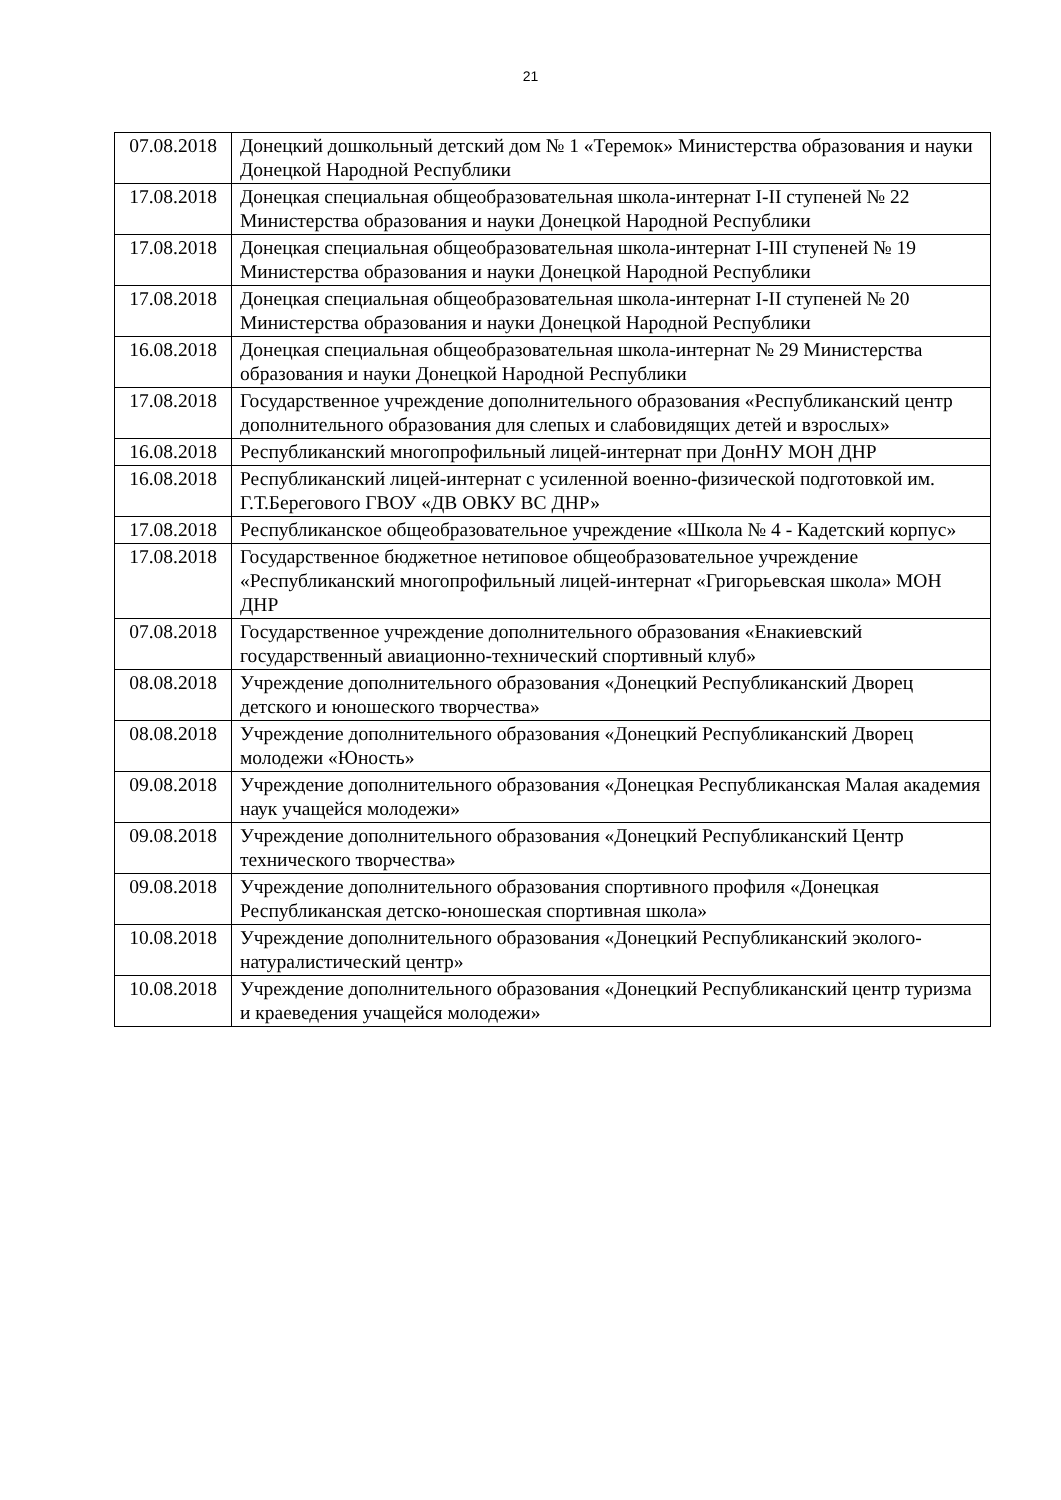21
| 07.08.2018 | Донецкий дошкольный детский дом № 1 «Теремок» Министерства образования и науки Донецкой Народной Республики |
| 17.08.2018 | Донецкая специальная общеобразовательная школа-интернат I-II ступеней № 22 Министерства образования и науки Донецкой Народной Республики |
| 17.08.2018 | Донецкая специальная общеобразовательная школа-интернат I-III ступеней № 19 Министерства образования и науки Донецкой Народной Республики |
| 17.08.2018 | Донецкая специальная общеобразовательная школа-интернат I-II ступеней № 20 Министерства образования и науки Донецкой Народной Республики |
| 16.08.2018 | Донецкая специальная общеобразовательная школа-интернат № 29 Министерства образования и науки Донецкой Народной Республики |
| 17.08.2018 | Государственное учреждение дополнительного образования «Республиканский центр дополнительного образования для слепых и слабовидящих детей и взрослых» |
| 16.08.2018 | Республиканский многопрофильный лицей-интернат при ДонНУ МОН ДНР |
| 16.08.2018 | Республиканский лицей-интернат с усиленной военно-физической подготовкой им. Г.Т.Берегового ГВОУ «ДВ ОВКУ ВС ДНР» |
| 17.08.2018 | Республиканское общеобразовательное учреждение «Школа № 4 - Кадетский корпус» |
| 17.08.2018 | Государственное бюджетное нетиповое общеобразовательное учреждение «Республиканский многопрофильный лицей-интернат «Григорьевская школа» МОН ДНР |
| 07.08.2018 | Государственное учреждение дополнительного образования «Енакиевский государственный авиационно-технический спортивный клуб» |
| 08.08.2018 | Учреждение дополнительного образования «Донецкий Республиканский Дворец детского и юношеского творчества» |
| 08.08.2018 | Учреждение дополнительного образования «Донецкий Республиканский Дворец молодежи «Юность» |
| 09.08.2018 | Учреждение дополнительного образования «Донецкая Республиканская Малая академия наук учащейся молодежи» |
| 09.08.2018 | Учреждение дополнительного образования «Донецкий Республиканский Центр технического творчества» |
| 09.08.2018 | Учреждение дополнительного образования спортивного профиля «Донецкая Республиканская детско-юношеская спортивная школа» |
| 10.08.2018 | Учреждение дополнительного образования «Донецкий Республиканский эколого-натуралистический центр» |
| 10.08.2018 | Учреждение дополнительного образования «Донецкий Республиканский центр туризма и краеведения учащейся молодежи» |